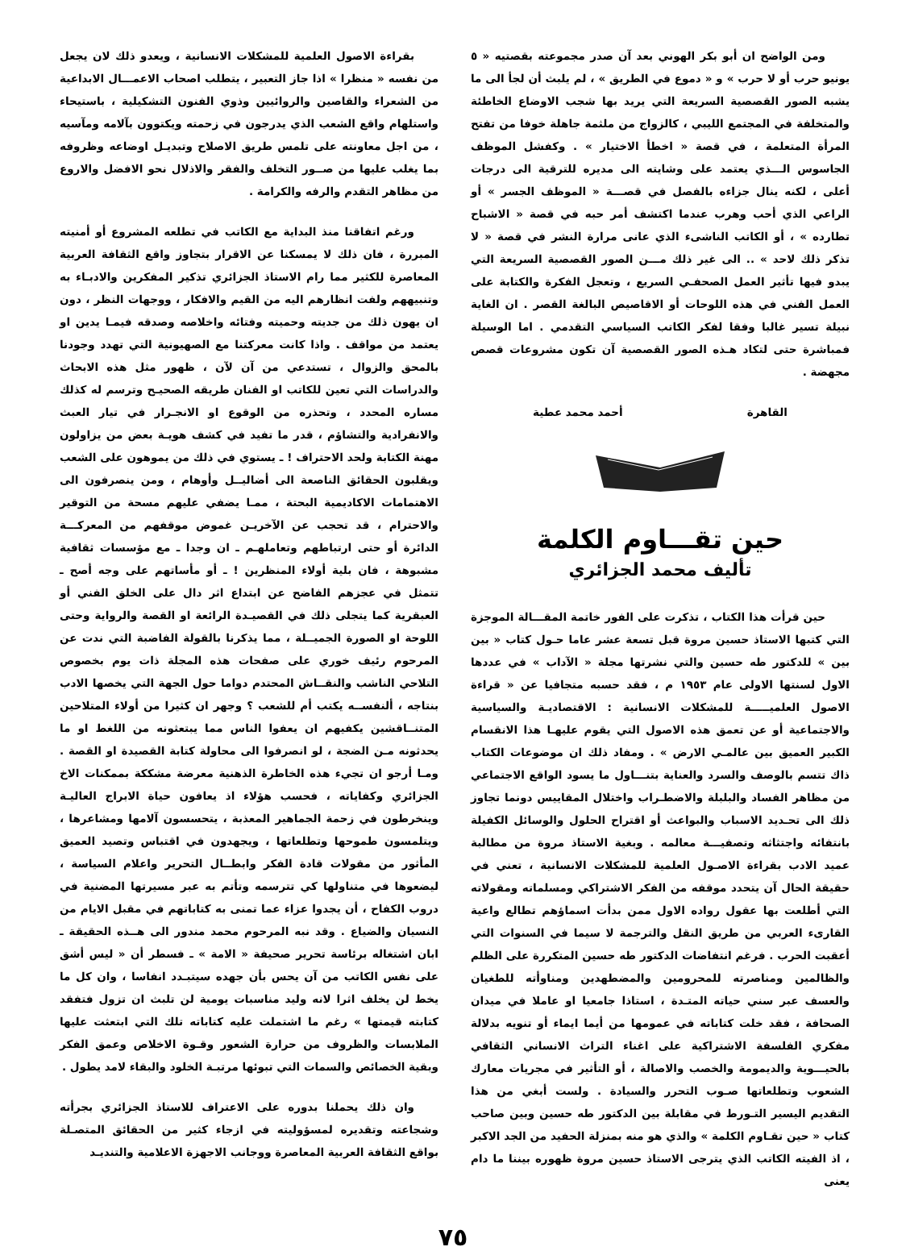ومن الواضح ان أبو بكر الهوني بعد آن صدر مجموعته بقصتيه « ٥ يونيو حرب أو لا حرب » و « دموع في الطريق » ، لم يلبث أن لجأ الى ما يشبه الصور القصصية السريعة التي يريد بها شجب الاوضاع الخاطئة والمتخلفة في المجتمع الليبي ، كالزواج من ملثمة جاهلة خوفا من تفتح المرأة المتعلمة ، في قصة « اخطأ الاختيار » . وكفشل الموظف الجاسوس الـــذي يعتمد على وشايته الى مديره للترقية الى درجات أعلى ، لكنه ينال جزاءه بالفصل في قصـــة « الموظف الجسر » أو الراعي الذي أحب وهرب عندما اكتشف أمر حبه في قصة « الاشباح تطارده » ، أو الكاتب الناشىء الذي عانى مرارة النشر في قصة « لا تذكر ذلك لاحد » .. الى غير ذلك مـــن الصور القصصية السريعة التي يبدو فيها تأثير العمل الصحفـي السريع ، وتعجل الفكرة والكتابة على العمل الفني في هذه اللوحات أو الاقاصيص البالغة القصر . ان الغاية نبيلة تسير غالبا وفقا لفكر الكاتب السياسي التقدمي . اما الوسيلة فمباشرة حتى لتكاد هـذه الصور القصصية آن تكون مشروعات قصص مجهضة .
القاهرة أحمد محمد عطية
حين تقـــاوم الكلمة
تأليف محمد الجزائري
حين قرأت هذا الكتاب ، تذكرت على الفور خاتمة المقـــالة الموجزة التي كتبها الاستاذ حسين مروة قبل تسعة عشر عاما حـول كتاب « بين بين » للدكتور طه حسين والتي نشرتها مجلة « الآداب » في عددها الاول لسنتها الاولى عام ١٩٥٣ م ، فقد حسبه متجافيا عن « قراءة الاصول العلميـــــة للمشكلات الانسانية : الاقتصاديـة والسياسية والاجتماعية أو عن تعمق هذه الاصول التي يقوم عليهـا هذا الانقسام الكبير العميق بين عالمـي الارض » . ومفاد ذلك ان موضوعات الكتاب ذاك تتسم بالوصف والسرد والعناية بتنـــاول ما يسود الواقع الاجتماعي من مظاهر الفساد والبلبلة والاضطـراب واختلال المقاييس دونما تجاوز ذلك الى تحـديد الاسباب والبواعث أو اقتراح الحلول والوسائل الكفيلة بانتفائه واجتثاثه وتصفيـــة معالمه . وبغية الاستاذ مروة من مطالبة عميد الادب بقراءة الاصـول العلمية للمشكلات الانسانية ، تعني في حقيقة الحال آن يتحدد موقفه من الفكر الاشتراكي ومسلماته ومقولاته التي أطلعت بها عقول رواده الاول ممن بدأت اسماؤهم تطالع واعية القارىء العربي من طريق النقل والترجمة لا سيما في السنوات التي أعقبت الحرب . فرغم انتفاضات الدكتور طه حسين المتكررة على الظلم والظالمين ومناصرته للمحرومين والمضطهدين ومناوأته للطغيان والعسف عبر سني حياته المتـدة ، استاذا جامعيا او عاملا في ميدان الصحافة ، فقد خلت كتاباته في عمومها من أيما ايماء أو تنويه بدلالة مفكري الفلسفة الاشتراكية على اغناء التراث الانساني الثقافي بالحيـــوية والديمومة والخصب والاصالة ، أو التأثير في مجريات معارك الشعوب وتطلعاتها صـوب التحرر والسيادة . ولست أبغي من هذا التقديم اليسير التـورط في مقابلة بين الدكتور طه حسين وبين صاحب كتاب « حين تقـاوم الكلمة » والذي هو منه بمنزلة الحفيد من الجد الاكبر ، اذ الفيته الكاتب الذي يترجى الاستاذ حسين مروة ظهوره بيننا ما دام يعنى
بقراءة الاصول العلمية للمشكلات الانسانية ، ويعدو ذلك لان يجعل من نفسه « منظرا » اذا جاز التعبير ، يتطلب اصحاب الاعمـــال الابداعية من الشعراء والقاصين والروائيين وذوي الفنون التشكيلية ، باستيحاء واستلهام واقع الشعب الذي يدرجون في زحمته ويكتوون بآلامه ومآسيه ، من اجل معاونته على تلمس طريق الاصلاح وتبديـل اوضاعه وظروفه بما يغلب عليها من صــور التخلف والفقر والاذلال نحو الافضل والاروع من مظاهر التقدم والرفه والكرامة .
ورغم اتفاقنا منذ البداية مع الكاتب في تطلعه المشروع أو أمنيته المبررة ، فان ذلك لا يمسكنا عن الاقرار بتجاوز واقع الثقافة العربية المعاصرة للكثير مما رام الاستاذ الجزائري تذكير المفكرين والادبـاء به وتنبيههم ولفت انظارهم اليه من القيم والافكار ، ووجهات النظر ، دون ان يهون ذلك من جديته وحميته وفتائه واخلاصه وصدقه فيمـا يدين او يعتمد من مواقف . واذا كانت معركتنا مع الصهيونية التي تهدد وجودنا بالمحق والزوال ، تستدعي من آن لآن ، ظهور مثل هذه الابحاث والدراسات التي تعين للكاتب او الفنان طريقه الصحيـح وترسم له كذلك مساره المحدد ، وتحذره من الوقوع او الانجـرار في تيار العبث والانفرادية والتشاؤم ، قدر ما تفيد في كشف هويـة بعض من يزاولون مهنة الكتابة ولحد الاحتراف ! ـ يستوي في ذلك من يموهون على الشعب ويقلبون الحقائق الناصعة الى أضاليــل وأوهام ، ومن ينصرفون الى الاهتمامات الاكاديمية البحتة ، ممـا يضفي عليهم مسحة من التوقير والاحترام ، قد تحجب عن الآخريـن غموض موقفهم من المعركـــة الدائرة أو حتى ارتباطهم وتعاملهـم ـ ان وجدا ـ مع مؤسسات ثقافية مشبوهة ، فان بلية أولاء المنظرين ! ـ أو مأساتهم على وجه أصح ـ تتمثل في عجزهم الفاضح عن ابتداع اثر دال على الخلق الفني أو العبقرية كما يتجلى ذلك في القصيـدة الرائعة او القصة والرواية وحتى اللوحة او الصورة الجميــلة ، مما يذكرنا بالقولة الفاضبة التي ندت عن المرحوم رئيف خوري على صفحات هذه المجلة ذات يوم بخصوص التلاحي الناشب والنقــاش المحتدم دواما حول الجهة التي يخصها الادب بنتاجه ، ألنفســه يكتب أم للشعب ؟ وجهر ان كثيرا من أولاء المتلاحين المتنــاقشين يكفيهم ان يعفوا الناس مما يبتعثونه من اللغط او ما يحدثونه مـن الضجة ، لو انصرفوا الى محاولة كتابة القصيدة او القصة . ومـا أرجو ان تجيء هذه الخاطرة الذهنية معرضة مشككة بممكنات الاخ الجزائري وكفاياته ، فحسب هؤلاء اذ يعافون حياة الابراج العاليـة وينخرطون في زحمة الجماهير المعذبة ، يتحسسون آلامها ومشاعرها ، ويتلمسون طموحها وتطلعاتها ، ويجهدون في اقتباس وتصيد العميق المأثور من مقولات قادة الفكر وابطــال التحرير واعلام السياسة ، ليضعوها في متناولها كي تترسمه وتأتم به عبر مسيرتها المضنية في دروب الكفاح ، أن يجدوا عزاء عما تمنى به كتاباتهم في مقبل الايام من النسيان والضياع . وقد نبه المرحوم محمد مندور الى هــذه الحقيقة ـ ابان اشتغاله برئاسة تحرير صحيفة « الامة » ـ فسطر أن « ليس أشق على نفس الكاتب من آن يحس بأن جهده سيتبـدد انفاسا ، وان كل ما يخط لن يخلف اثرا لانه وليد مناسبات يومية لن تلبث ان تزول فتفقد كتابته قيمتها » رغم ما اشتملت عليه كتاباته تلك التي ابتعثت عليها الملابسات والظروف من حرارة الشعور وقـوة الاخلاص وعمق الفكر وبقية الخصائص والسمات التي تبوئها مرتبـة الخلود والبقاء لامد يطول .
وان ذلك يحملنا بدوره على الاعتراف للاستاذ الجزائري بجرأته وشجاعته وتقديره لمسؤوليته في ازجاء كثير من الحقائق المتصـلة بواقع الثقافة العربية المعاصرة ووجانب الاجهزة الاعلامية والتنديـد
٧٥